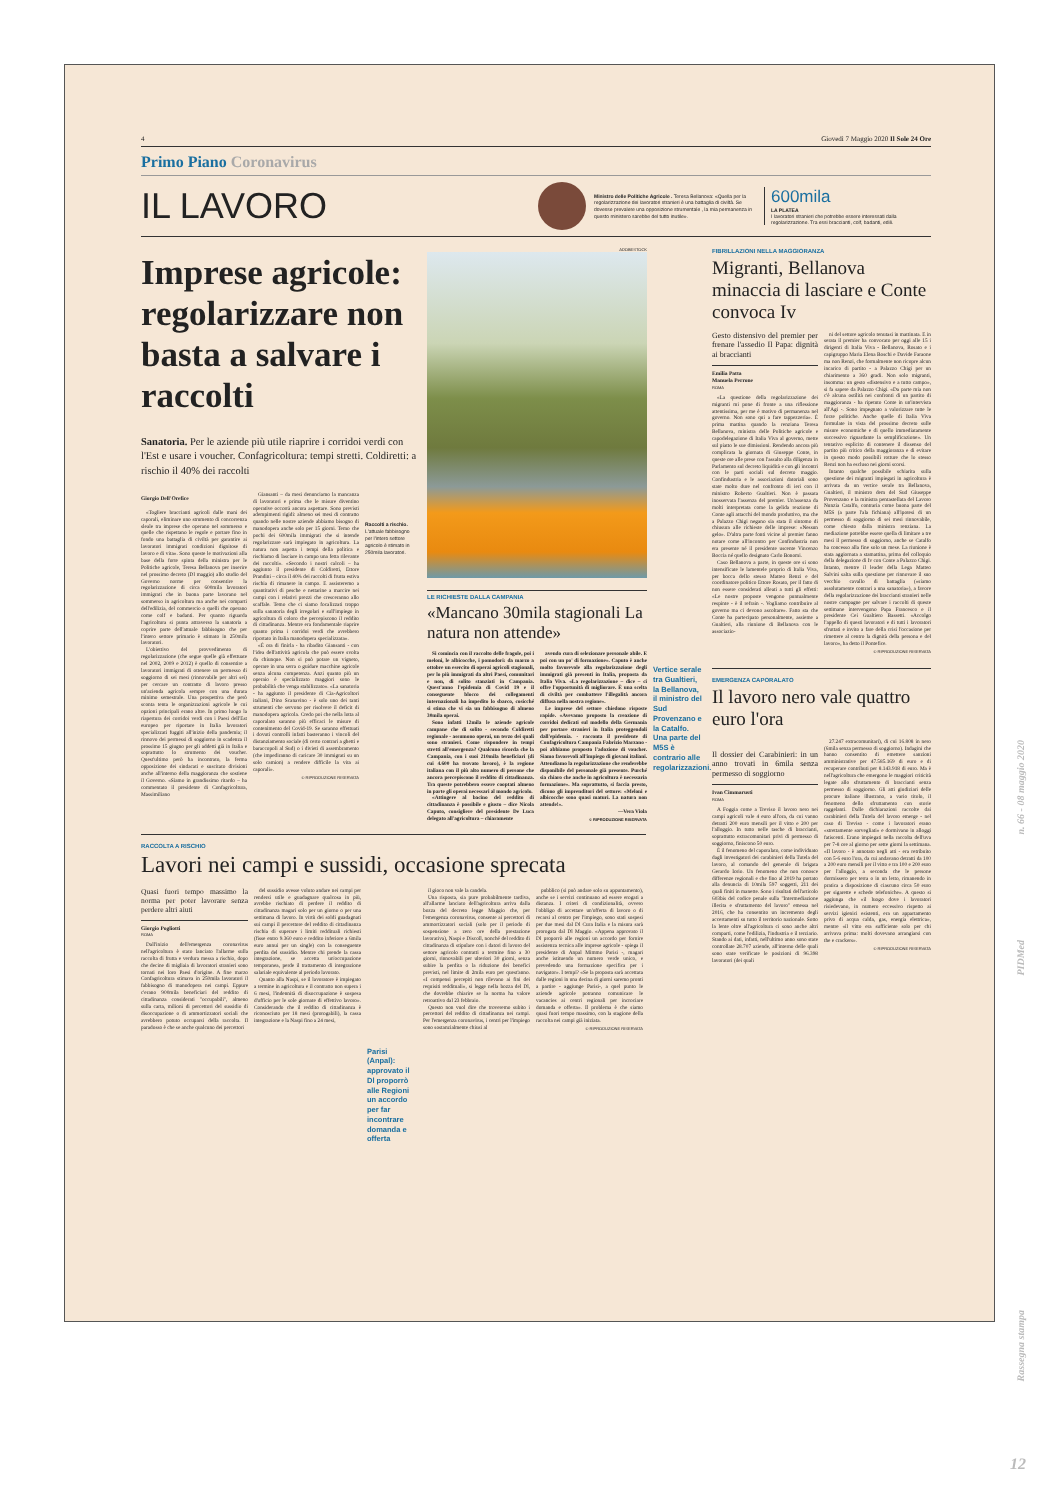4 Giovedì 7 Maggio 2020 Il Sole 24 Ore
Primo Piano Coronavirus
IL LAVORO
Ministro delle Politiche Agricole . Teresa Bellanova: «Quella per la regolarizzazione dei lavoratori stranieri è una battaglia di civiltà. Se dovesse prevalere una opposizione strumentale , la mia permanenza in questo ministero sarebbe del tutto inutile».
600mila
LA PLATEA
I lavoratori stranieri che potrebbe essere interessati dalla regolarizzazione. Tra essi braccianti, colf, badanti, edili.
Imprese agricole: regolarizzare non basta a salvare i raccolti
Sanatoria. Per le aziende più utile riaprire i corridoi verdi con l'Est e usare i voucher. Confagricoltura: tempi stretti. Coldiretti: a rischio il 40% dei raccolti
Giorgio Dell'Orefice
«Togliere braccianti agricoli dalle mani dei caporali, eliminare uno strumento di concorrenza sleale tra imprese che operano nel sommerso e quelle che rispettano le regole e portare fino in fondo una battaglia di civiltà per garantire ai lavoratori immigrati condizioni dignitose di lavoro e di vita». Sono queste le motivazioni alla base della forte spinta della ministra per le Politiche agricole, Teresa Bellanova per inserire nel prossimo decreto (Dl maggio) allo studio del Governo norme per consentire la regolarizzazione di circa 600mila lavoratori immigrati che in buona parte lavorano nel sommerso in agricoltura ma anche nei comparti dell'edilizia, del commercio o quelli che operano come colf e badanti. Per quanto riguarda l'agricoltura si punta attraverso la sanatoria a coprire parte dell'attuale fabbisogno che per l'intero settore primario è stimato in 250mila lavoratori.
L'obiettivo del provvedimento di regolarizzazione (che segue quelle già effettuate nel 2002, 2009 e 2012) è quello di consentire a lavoratori immigrati di ottenere un permesso di soggiorno di sei mesi (rinnovabile per altri sei) per cercare un contratto di lavoro presso un'azienda agricola sempre con una durata minimo semestrale. Una prospettiva che però sconta tenta le organizzazioni agricole le cui opzioni principali erano altre. In primo luogo la riapertura dei corridoi verdi con i Paesi dell'Est europeo per riportare in Italia lavoratori specializzati fuggiti all'inizio della pandemia; il rinnovo dei permessi di soggiorno in scadenza il prossimo 15 giugno per gli addetti già in Italia e soprattutto lo strumento dei voucher. Quest'ultimo però ha incontrato, la ferma opposizione dei sindacati e suscitato divisioni anche all'interno della maggioranza che sostiene il Governo. «Siamo in grandissimo ritardo – ha commentato il presidente di Confagricoltura, Massimiliano
Giansanti – da mesi denunciamo la mancanza di lavoratori e prima che le misure diventino operative occorrà ancora aspettare. Sono previsti adempimenti rigidi: almeno sei mesi di contratto quando nelle nostre aziende abbiamo bisogno di manodopera anche solo per 15 giorni. Temo che pochi dei 600mila immigrati che si intende regolarizzare sarà impiegato in agricoltura. La natura non aspetta i tempi della politica e rischiamo di lasciare in campo una fetta rilevante dei raccolti». «Secondo i nostri calcoli – ha aggiunto il presidente di Coldiretti, Ettore Prandini – circa il 40% dei raccolti di frutta estiva rischia di rimanere in campo. E assisteremo a quantitativi di pesche e nettarine a marcire nei campi con i relativi prezzi che cresceranno allo scaffale. Temo che ci siamo focalizzati troppo sulla sanatoria degli irregolari e sull'impiego in agricoltura di coloro che percepiscono il reddito di cittadinanza. Mentre era fondamentale riaprire quanto prima i corridoi verdi che avrebbero riportato in Italia manodopera specializzata».
«È ora di finirla - ha ribadito Giansanti - con l'idea dell'attività agricola che può essere svolta da chiunque. Non si può potare un vigneto, operare in una serra o guidare macchine agricole senza alcuna competenza. Anzi quanto più un operaio è specializzato maggiori sono le probabilità che venga stabilizzato». «La sanatoria - ha aggiunto il presidente di Cia-Agricoltori italiani, Dino Scanavino - è solo uno dei tanti strumenti che servono per risolvere il deficit di manodopera agricola. Credo poi che nella lotta al caporalato saranno più efficaci le misure di contenimento del Covid-19. Se saranno effettuati i dovuti controlli infatti basteranno i vincoli del distanziamento sociale (di certo contrari a ghetti e baraccopoli al Sud) o i divieti di assembramento (che impediranno di caricare 30 immigrati su un solo camion) a rendere difficile la vita ai caporali».
© RIPRODUZIONE RISERVATA
Raccolti a rischio. L'attuale fabbisogno per l'intero settore agricolo è stimato in 250mila lavoratori.
ADOBESTOCK
LE RICHIESTE DALLA CAMPANIA
«Mancano 30mila stagionali La natura non attende»
Si comincia con il raccolto delle fragole, poi i meloni, le albicocche, i pomodori: da marzo a ottobre un esercito di operai agricoli stagionali, per lo più immigrati da altri Paesi, comunitari e non, di solito stanziati in Campania. Quest'anno l'epidemia di Covid 19 e il conseguente blocco dei collegamenti internazionali ha impedito lo sbarco, cosicché si stima che vi sia un fabbisogno di almeno 30mila operai.
Sono infatti 12mila le aziende agricole campane che di solito - secondo Coldiretti regionale - assumono operai, un terzo dei quali sono stranieri. Come rispondere in tempi stretti all'emergenza? Qualcuno ricorda che la Campania, con i suoi 210mila beneficiari (di cui 4.600 ha trovato lavoro), è la regione italiana con il più alto numero di persone che ancora percepiscono il reddito di cittadinanza. Tra queste potrebbero essere cooptati almeno in parte gli operai necessari al mondo agricolo.
«Attingere al bacino del reddito di cittadinanza è possibile e giusto – dice Nicola Caputo, consigliere del presidente De Luca delegato all'agricoltura – chiaramente
avendo cura di selezionare personale abile. E poi con un po' di formazione». Caputo è anche molto favorevole alla regolarizzazione degli immigrati già presenti in Italia, proposta da Italia Viva. «La regolarizzazione – dice – ci offre l'opportunità di migliorare. È una scelta di civiltà per combattere l'illegalità ancora diffusa nella nostra regione».
Le imprese del settore chiedono risposte rapide. «Avevamo proposto la creazione di corridoi dedicati sul modello della Germania per portare stranieri in Italia proteggendoli dall'epidemia. - racconta il presidente di Confagricoltura Campania Fabrizio Marzano - poi abbiamo proposto l'adozione di voucher. Siamo favorevoli all'impiego di giovani italiani. Attendiamo la regolarizzazione che renderebbe disponibile del personale già presente. Purché sia chiaro che anche in agricoltura è necessaria formazione». Ma soprattutto, si faccia presto, dicono gli imprenditori del settore: «Meloni e albicocche sono quasi maturi. La natura non attende!».
—Vera Viola
© RIPRODUZIONE RISERVATA
Vertice serale tra Gualtieri, la Bellanova, il ministro del Sud Provenzano e la Catalfo. Una parte del M5S è contrario alle regolarizzazioni.
RACCOLTA A RISCHIO
Lavori nei campi e sussidi, occasione sprecata
Quasi fuori tempo massimo la norma per poter lavorare senza perdere altri aiuti
Giorgio Pogliotti
ROMA
Dall'inizio dell'emergenza coronavirus nell'agricoltura è stato lanciato l'allarme sulla raccolta di frutta e verdura messa a rischio, dopo che decine di migliaia di lavoratori stranieri sono tornati nei loro Paesi d'origine. A fine marzo Confagricoltura stimava in 250mila lavoratori il fabbisogno di manodopera nei campi. Eppure c'erano 900mila beneficiari del reddito di cittadinanza considerati "occupabili", almeno sulla carta, milioni di percettori del sussidio di disoccupazione o di ammortizzatori sociali che avrebbero potuto occuparsi della raccolta. Il paradosso è che se anche qualcuno dei percettori
del sussidio avesse voluto andare nei campi per rendersi utile e guadagnare qualcosa in più, avrebbe rischiato di perdere il reddito di cittadinanza magari solo per un giorno o per una settimana di lavoro. In virtù dei soldi guadagnati sui campi il percettore del reddito di cittadinanza rischia di superare i limiti reddituali richiesti (fisse entro 9.360 euro e reddito inferiore a 6mila euro annui per un single) con la conseguente perdita del sussidio. Mentre chi prende la cassa integrazione, se accetta un'occupazione temporanea, perde il trattamento di integrazione salariale equivalente al periodo lavorato.
Quanto alla Naspi, se il lavoratore è impiegato a termine in agricoltura e il contratto non supera i 6 mesi, l'indennità di disoccupazione è sospesa d'ufficio per le sole giornate di effettivo lavoro». Considerando che il reddito di cittadinanza è riconosciuto per 18 mesi (prorogabili), la cassa integrazione e la Naspi fino a 24 mesi,
Parisi (Anpal): approvato il Dl proporrò alle Regioni un accordo per far incontrare domanda e offerta
il gioco non vale la candela.
Una risposta, sia pure probabilmente tardiva, all'allarme lanciato dell'agricoltura arriva dalla bozza del decreto legge Maggio che, per l'emergenza coronavirus, consente ai percettori di ammortizzatori sociali (solo per il periodo di sospensione a zero ore della prestazione lavorativa), Naspi e Discoll, nonché del reddito di cittadinanza di stipulare con i datori di lavoro del settore agricolo contratti a termine fino a 30 giorni, rinnovabili per ulteriori 30 giorni, senza subire la perdita o la riduzione dei benefici previsti, nel limite di 2mila euro per quest'anno. «I compensi percepiti non rilevano ai fini dei requisiti reddituali», si legge nella bozza del Dl, che dovrebbe chiarire se la norma ha valore retroattivo dal 23 febbraio.
Questo non vuol dire che troveremo subito i percettori del reddito di cittadinanza nei campi. Per l'emergenza coronavirus, i centri per l'impiego sono sostanzialmente chiusi al
pubblico (si può andare solo su appuntamento), anche se i servizi continuano ad essere erogati a distanza. I criteri di condizionalità, ovvero l'obbligo di accettare un'offerta di lavoro o di recarsi al centro per l'impiego, sono stati sospesi per due mesi dal Dl Cura Italia e la misura sarà prorogata dal Dl Maggio. «Appena approvato il Dl proporrò alle regioni un accordo per fornire assistenza tecnica alle imprese agricole - spiega il presidente di Anpal Mimmo Parisi -, magari anche istituendo un numero verde unico, e prevedendo una formazione specifica per i navigator». I tempi? «Se la proposta sarà accettata dalle regioni in una decina di giorni saremo pronti a partire - aggiunge Parisi-, a quel punto le aziende agricole potranno comunicare le vacancies ai centri regionali per incrociare domanda e offerta». Il problema è che siamo quasi fuori tempo massimo, con la stagione della raccolta nei campi già iniziata.
© RIPRODUZIONE RISERVATA
FIBRILLAZIONI NELLA MAGGIORANZA
Migranti, Bellanova minaccia di lasciare e Conte convoca Iv
Gesto distensivo del premier per frenare l'assedio Il Papa: dignità ai braccianti
Emilia Patta
Manuela Perrone
ROMA
«La questione della regolarizzazione dei migranti mi pone di fronte a una riflessione attentissima, per me è motivo di permanenza nel governo. Non sono qui a fare tappezzeria». È prima mattina quando la renziana Teresa Bellanova, ministra delle Politiche agricole e capodelegazione di Italia Viva al governo, mette sul piatto le sue dimissioni. Rendendo ancora più complicata la giornata di Giuseppe Conte, in queste ore alle prese con l'assalto alla diligenza in Parlamento sul decreto liquidità e con gli incontri con le parti sociali sul decreto maggio. Confindustria e le associazioni datoriali sono state molto dure nel confronto di ieri con il ministro Roberto Gualtieri. Non è passata inosservata l'assenza del premier. Un'assenza da molti interpretata come la gelida reazione di Conte agli attacchi del mondo produttivo, ma che a Palazzo Chigi negano sia stata il sintomo di chiusura alle richieste delle imprese: «Nessun gelo». D'altra parte fonti vicine al premier fanno notare come all'incontro per Confindustria non era presente né il presidente uscente Vincenzo Boccia né quello designato Carlo Bonomi.
Caso Bellanova a parte, in queste ore si sono intensificate le lamentele proprio di Italia Viva, per bocca dello stesso Matteo Renzi e del coordinatore politico Ettore Rosato, per il fatto di non essere considerati alleati a tutti gli effetti: «Le nostre proposte vengono puntualmente respinte - è il refrain -. Vogliamo contribuire al governo ma ci devono ascoltare». Fatto sta che Conte ha partecipato personalmente, assieme a Gualtieri, alla riunione di Bellanova con le associazio-
ni del settore agricolo tenutasi in mattinata. E in serata il premier ha convocato per oggi alle 15 i dirigenti di Italia Viva - Bellanova, Rosato e i capigruppo Maria Elena Boschi e Davide Faraone ma non Renzi, che formalmente non ricopre alcun incarico di partito - a Palazzo Chigi per un chiarimento a 360 gradi. Non solo migranti, insomma: un gesto «distensivo e a tutto campo», si fa sapere da Palazzo Chigi. «Da parte mia non c'è alcuna ostilità nei confronti di un partito di maggioranza - ha ripetuto Conte in un'intervista all'Agi -. Sono impegnato a valorizzare tutte le forze politiche. Anche quelle di Italia Viva formulate in vista del prossimo decreto sulle misure economiche e di quello immediatamente successivo riguardante la semplificazione». Un tentativo esplicito di contenere il dissenso del partito più critico della maggioranza e di evitare in questo modo possibili rotture che lo stesso Renzi non ha escluso nei giorni scorsi.
Intanto qualche possibile schiarita sulla questione dei migranti impiegati in agricoltura è arrivata da un vertice serale tra Bellanova, Gualtieri, il ministro dem del Sud Giuseppe Provenzano e la ministra pentastellata del Lavoro Nunzia Catalfo, contraria come buona parte del M5S (a parte l'ala fichiana) all'ipotesi di un permesso di soggiorno di sei mesi rinnovabile, come chiesto dalla ministra renziana. La mediazione potrebbe essere quella di limitare a tre mesi il permesso di soggiorno, anche se Catalfo ha concesso alla fine solo un mese. La riunione è stata aggiornata a stamattina, prima del colloquio della delegazione di Iv con Conte a Palazzo Chigi. Intanto, mentre il leader della Lega Matteo Salvini salta sulla questione per rinnovare il suo vecchio cavallo di battaglia («siamo assolutamente contrari a una sanatoria»), a favore della regolarizzazione dei braccianti stranieri nelle nostre campagne per salvare i raccolti di queste settimane intervengono Papa Francesco e il presidente Cei Gualtiero Bassetti. «Accolgo l'appello di questi lavoratori e di tutti i lavoratori sfruttati e invito a fare della crisi l'occasione per rimettere al centro la dignità della persona e del lavoro», ha detto il Pontefice.
© RIPRODUZIONE RISERVATA
EMERGENZA CAPORALATO
Il lavoro nero vale quattro euro l'ora
Il dossier dei Carabinieri: in un anno trovati in 6mila senza permesso di soggiorno
Ivan Cimmarusti
ROMA
A Foggia come a Treviso il lavoro nero nei campi agricoli vale 4 euro all'ora, da cui vanno detratti 200 euro mensili per il vitto e 200 per l'alloggio. In tutto nelle tasche di braccianti, soprattutto extracomunitari privi di permesso di soggiorno, finiscono 50 euro.
È il fenomeno del caporalato, come individuato dagli investigatori dei carabinieri della Tutela del lavoro, al comando del generale di brigata Gerardo Iorio. Un fenomeno che non conosce differenze regionali e che fino al 2019 ha portato alla denuncia di 10mila 597 soggetti, 211 dei quali finiti in manette. Sono i risultati dell'articolo 603bis del codice penale sulla "Intermediazione illecita e sfruttamento del lavoro" emessa nel 2016, che ha consentito un incremento degli accertamenti su tutto il territorio nazionale. Sotto la lente oltre all'agricoltura ci sono anche altri comparti, come l'edilizia, l'industria e il terziario. Stando ai dati, infatti, nell'ultimo anno sono state controllate 28.707 aziende, all'interno delle quali sono state verificate le posizioni di 96.398 lavoratori (dei quali
27.247 extracomunitari), di cui 16.808 in nero (6mila senza permesso di soggiorno). Indagini che hanno consentito di emettere sanzioni amministrative per 47.585.169 di euro e di recuperare contributi per 8.143.918 di euro. Ma è nell'agricoltura che emergono le maggiori criticità legate allo sfruttamento di braccianti senza permesso di soggiorno. Gli atti giudiziari delle procure italiane illustrano, a vario titolo, il fenomeno dello sfruttamento con storie raggelanti. Dalle dichiarazioni raccolte dai carabinieri della Tutela del lavoro emerge - nel caso di Treviso - come i lavoratori erano «strettamente sorvegliati» e dormivano in alloggi fatiscenti. Erano impiegati nella raccolta dell'uva per 7-8 ore al giorno per sette giorni la settimana. «Il lavoro - è annotato negli atti - era retribuito con 5-6 euro l'ora, da cui andavano detratti da 100 a 200 euro mensili per il vitto e tra 100 e 200 euro per l'alloggio, a seconda che le persone dormissero per terra o in un letto, rimanendo in pratica a disposizione di ciascuno circa 50 euro per sigarette e schede telefoniche». A questo si aggiunga che «il luogo dove i lavoratori risiedevano, in numero eccessivo rispetto ai servizi igienici esistenti, era un appartamento privo di acqua calda, gas, energia elettrica», mentre «il vitto era sufficiente solo per chi arrivava prima: molti dovevano arrangiarsi con the e crackers».
© RIPRODUZIONE RISERVATA
n. 66 - 08 maggio 2020
PIDMed
Rassegna stampa
12